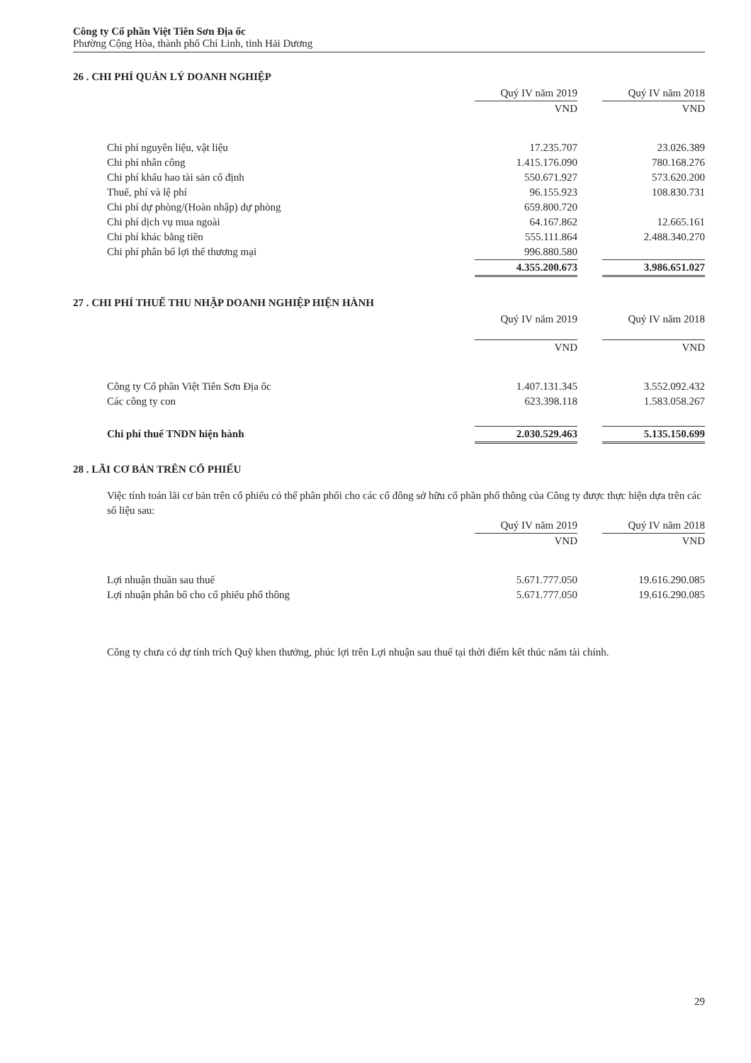Công ty Cổ phần Việt Tiên Sơn Địa ốc
Phường Cộng Hòa, thành phố Chí Linh, tỉnh Hải Dương
26 . CHI PHÍ QUẢN LÝ DOANH NGHIỆP
| | Quý IV năm 2019 | | Quý IV năm 2018 |
| --- | --- | --- | --- |
| | VND | | VND |
| Chi phí nguyên liệu, vật liệu | 17.235.707 | | 23.026.389 |
| Chi phí nhân công | 1.415.176.090 | | 780.168.276 |
| Chi phí khấu hao tài sản cố định | 550.671.927 | | 573.620.200 |
| Thuế, phí và lệ phí | 96.155.923 | | 108.830.731 |
| Chi phí dự phòng/(Hoàn nhập) dự phòng | 659.800.720 | | |
| Chi phí dịch vụ mua ngoài | 64.167.862 | | 12.665.161 |
| Chi phí khác bằng tiền | 555.111.864 | | 2.488.340.270 |
| Chi phí phân bổ lợi thế thương mại | 996.880.580 | | |
| | 4.355.200.673 | | 3.986.651.027 |
27 . CHI PHÍ THUẾ THU NHẬP DOANH NGHIỆP HIỆN HÀNH
| | Quý IV năm 2019 | | Quý IV năm 2018 |
| --- | --- | --- | --- |
| | VND | | VND |
| Công ty Cổ phần Việt Tiên Sơn Địa ốc | 1.407.131.345 | | 3.552.092.432 |
| Các công ty con | 623.398.118 | | 1.583.058.267 |
| Chi phí thuế TNDN hiện hành | 2.030.529.463 | | 5.135.150.699 |
28 . LÃI CƠ BẢN TRÊN CỔ PHIẾU
Việc tính toán lãi cơ bản trên cổ phiếu có thể phân phối cho các cổ đông sở hữu cổ phần phổ thông của Công ty được thực hiện dựa trên các số liệu sau:
| | Quý IV năm 2019 | | Quý IV năm 2018 |
| --- | --- | --- | --- |
| | VND | | VND |
| Lợi nhuận thuần sau thuế | 5.671.777.050 | | 19.616.290.085 |
| Lợi nhuận phân bổ cho cổ phiếu phổ thông | 5.671.777.050 | | 19.616.290.085 |
Công ty chưa có dự tính trích Quỹ khen thưởng, phúc lợi trên Lợi nhuận sau thuế tại thời điểm kết thúc năm tài chính.
29